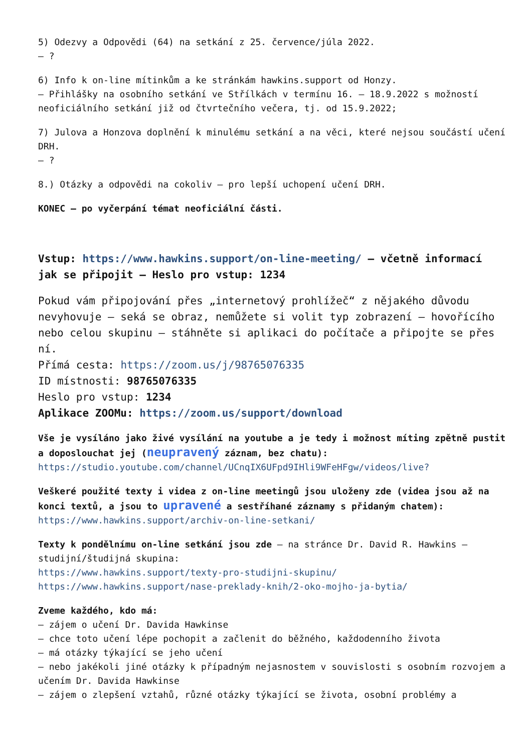5) Odezvy a Odpovědi (64) na setkání z 25. července/júla 2022.
– ?
6) Info k on-line mítinkům a ke stránkám hawkins.support od Honzy.
– Přihlášky na osobního setkání ve Střílkách v termínu 16. – 18.9.2022 s možností neoficiálního setkání již od čtvrtečního večera, tj. od 15.9.2022;
7) Julova a Honzova doplnění k minulému setkání a na věci, které nejsou součástí učení DRH.
– ?
8.) Otázky a odpovědi na cokoliv – pro lepší uchopení učení DRH.
KONEC – po vyčerpání témat neoficiální části.
Vstup: https://www.hawkins.support/on-line-meeting/ – včetně informací jak se připojit – Heslo pro vstup: 1234
Pokud vám připojování přes „internetový prohlížeč“ z nějakého důvodu nevyhovuje – seká se obraz, nemůžete si volit typ zobrazení – hovořícího nebo celou skupinu – stáhněte si aplikaci do počítače a připojte se přes ní.
Přímá cesta: https://zoom.us/j/98765076335
ID místnosti: 98765076335
Heslo pro vstup: 1234
Aplikace ZOOMu: https://zoom.us/support/download
Vše je vysíláno jako živé vysílání na youtube a je tedy i možnost míting zpětně pustit a doposlouchat jej (neupravený záznam, bez chatu):
https://studio.youtube.com/channel/UCnqIX6UFpd9IHli9WFeHFgw/videos/live?
Veškeré použité texty i videa z on-line meetingů jsou uloženy zde (videa jsou až na konci textů, a jsou to upravené a sestříhané záznamy s přidaným chatem):
https://www.hawkins.support/archiv-on-line-setkani/
Texty k pondělnímu on-line setkání jsou zde – na stránce Dr. David R. Hawkins – studijní/študijná skupina:
https://www.hawkins.support/texty-pro-studijni-skupinu/
https://www.hawkins.support/nase-preklady-knih/2-oko-mojho-ja-bytia/
Zveme každého, kdo má:
– zájem o učení Dr. Davida Hawkinse
– chce toto učení lépe pochopit a začlenit do běžného, každodenního života
– má otázky týkající se jeho učení
– nebo jakékoli jiné otázky k případným nejasnostem v souvislosti s osobním rozvojem a učením Dr. Davida Hawkinse
– zájem o zlepšení vztahů, různé otázky týkající se života, osobní problémy a